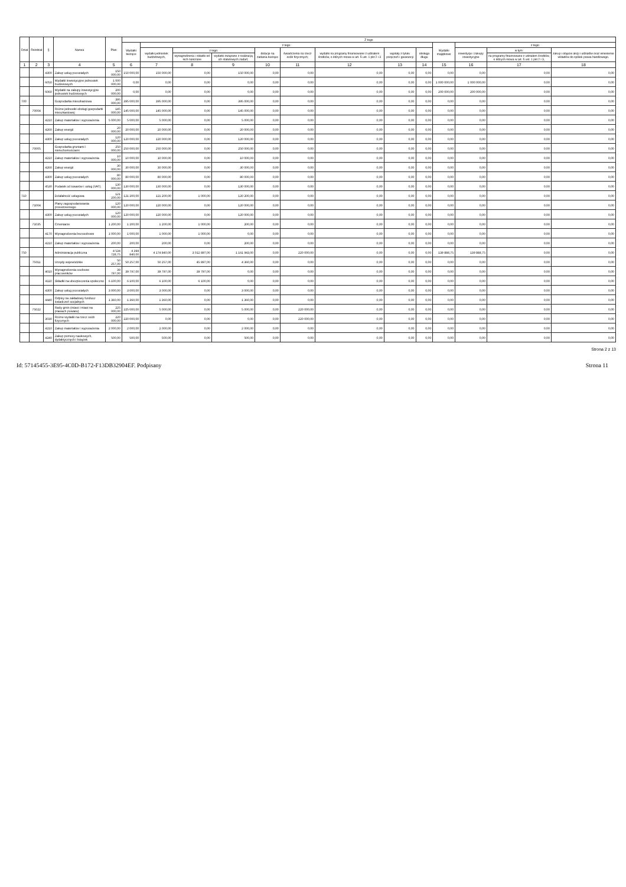| Dział | Rozdział | § | Nazwa | Plan | Z tego | | | | | | | | | | | | |
| --- | --- | --- | --- | --- | --- | --- | --- | --- | --- | --- | --- | --- | --- | --- | --- | --- | --- |
| | | | | | Wydatki bieżące | z tego: | | | | | | | | Wydatki majątkowe | z tego: | | |
| | | | | | | wydatki jednostek budżetowych, | z tego: | | dotacje na zadania bieżące | świadczenia na rzecz osób fizycznych; | wydatki na programy finansowane z udziałem środków, o których mowa w art. 5 ust. 1 pkt 2 i 3 | wypłaty z tytułu poręczeń i gwarancji | obsługa długu | | inwestycje i zakupy inwestycyjne | w tym: | zakup i objęcie akcji i udziałów oraz wniesienie wkładów do spółek prawa handlowego. |
| | | | | | | | wynagrodzenia i składki od nich naliczane | wydatki związane z realizacją ich statutowych zadań; | | | | | | | | na programy finansowane z udziałem środków, o których mowa w art. 5 ust. 1 pkt 2 i 3, | |
| 1 | 2 | 3 | 4 | 5 | 6 | 7 | 8 | 9 | 10 | 11 | 12 | 13 | 14 | 15 | 16 | 17 | 18 |
| | | 4300 | Zakup usług pozostałych | 150 000,00 | 150 000,00 | 150 000,00 | 0,00 | 150 000,00 | 0,00 | 0,00 | 0,00 | 0,00 | 0,00 | 0,00 | 0,00 | 0,00 | 0,00 |
| | | 6050 | Wydatki inwestycyjne jednostek budżetowych | 1 000 000,00 | 0,00 | 0,00 | 0,00 | 0,00 | 0,00 | 0,00 | 0,00 | 0,00 | 0,00 | 1 000 000,00 | 1 000 000,00 | 0,00 | 0,00 |
| | | 6060 | Wydatki na zakupy inwestycyjne jednostek budżetowych | 200 000,00 | 0,00 | 0,00 | 0,00 | 0,00 | 0,00 | 0,00 | 0,00 | 0,00 | 0,00 | 200 000,00 | 200 000,00 | 0,00 | 0,00 |
| 700 | | | Gospodarka mieszkaniowa | 395 000,00 | 395 000,00 | 395 000,00 | 0,00 | 395 000,00 | 0,00 | 0,00 | 0,00 | 0,00 | 0,00 | 0,00 | 0,00 | 0,00 | 0,00 |
| | 70004 | | Różne jednostki obsługi gospodarki mieszkaniowej | 145 000,00 | 145 000,00 | 145 000,00 | 0,00 | 145 000,00 | 0,00 | 0,00 | 0,00 | 0,00 | 0,00 | 0,00 | 0,00 | 0,00 | 0,00 |
| | | 4210 | Zakup materiałów i wyposażenia | 5 000,00 | 5 000,00 | 5 000,00 | 0,00 | 5 000,00 | 0,00 | 0,00 | 0,00 | 0,00 | 0,00 | 0,00 | 0,00 | 0,00 | 0,00 |
| | | 4260 | Zakup energii | 20 000,00 | 20 000,00 | 20 000,00 | 0,00 | 20 000,00 | 0,00 | 0,00 | 0,00 | 0,00 | 0,00 | 0,00 | 0,00 | 0,00 | 0,00 |
| | | 4300 | Zakup usług pozostałych | 120 000,00 | 120 000,00 | 120 000,00 | 0,00 | 120 000,00 | 0,00 | 0,00 | 0,00 | 0,00 | 0,00 | 0,00 | 0,00 | 0,00 | 0,00 |
| | 70005 | | Gospodarka gruntami i nieruchomościami | 250 000,00 | 250 000,00 | 250 000,00 | 0,00 | 250 000,00 | 0,00 | 0,00 | 0,00 | 0,00 | 0,00 | 0,00 | 0,00 | 0,00 | 0,00 |
| | | 4210 | Zakup materiałów i wyposażenia | 10 000,00 | 10 000,00 | 10 000,00 | 0,00 | 10 000,00 | 0,00 | 0,00 | 0,00 | 0,00 | 0,00 | 0,00 | 0,00 | 0,00 | 0,00 |
| | | 4260 | Zakup energii | 30 000,00 | 30 000,00 | 30 000,00 | 0,00 | 30 000,00 | 0,00 | 0,00 | 0,00 | 0,00 | 0,00 | 0,00 | 0,00 | 0,00 | 0,00 |
| | | 4300 | Zakup usług pozostałych | 80 000,00 | 80 000,00 | 80 000,00 | 0,00 | 80 000,00 | 0,00 | 0,00 | 0,00 | 0,00 | 0,00 | 0,00 | 0,00 | 0,00 | 0,00 |
| | | 4530 | Podatek od towarów i usług (VAT). | 130 000,00 | 130 000,00 | 130 000,00 | 0,00 | 130 000,00 | 0,00 | 0,00 | 0,00 | 0,00 | 0,00 | 0,00 | 0,00 | 0,00 | 0,00 |
| 710 | | | Działalność usługowa | 121 200,00 | 121 200,00 | 121 200,00 | 1 000,00 | 120 200,00 | 0,00 | 0,00 | 0,00 | 0,00 | 0,00 | 0,00 | 0,00 | 0,00 | 0,00 |
| | 71004 | | Plany zagospodarowania przestrzennego | 120 000,00 | 120 000,00 | 120 000,00 | 0,00 | 120 000,00 | 0,00 | 0,00 | 0,00 | 0,00 | 0,00 | 0,00 | 0,00 | 0,00 | 0,00 |
| | | 4300 | Zakup usług pozostałych | 120 000,00 | 120 000,00 | 120 000,00 | 0,00 | 120 000,00 | 0,00 | 0,00 | 0,00 | 0,00 | 0,00 | 0,00 | 0,00 | 0,00 | 0,00 |
| | 71035 | | Cmentarze | 1 200,00 | 1 200,00 | 1 200,00 | 1 000,00 | 200,00 | 0,00 | 0,00 | 0,00 | 0,00 | 0,00 | 0,00 | 0,00 | 0,00 | 0,00 |
| | | 4170 | Wynagrodzenia bezosobowe | 1 000,00 | 1 000,00 | 1 000,00 | 1 000,00 | 0,00 | 0,00 | 0,00 | 0,00 | 0,00 | 0,00 | 0,00 | 0,00 | 0,00 | 0,00 |
| | | 4210 | Zakup materiałów i wyposażenia | 200,00 | 200,00 | 200,00 | 0,00 | 200,00 | 0,00 | 0,00 | 0,00 | 0,00 | 0,00 | 0,00 | 0,00 | 0,00 | 0,00 |
| 750 | | | Administracja publiczna | 4 534 728,75 | 4 394 840,00 | 4 174 840,00 | 3 012 897,00 | 1 161 943,00 | 0,00 | 220 000,00 | 0,00 | 0,00 | 0,00 | 139 888,75 | 139 888,75 | 0,00 | 0,00 |
| | 75011 | | Urzędy wojewódzkie | 50 257,00 | 50 257,00 | 50 257,00 | 45 897,00 | 4 360,00 | 0,00 | 0,00 | 0,00 | 0,00 | 0,00 | 0,00 | 0,00 | 0,00 | 0,00 |
| | | 4010 | Wynagrodzenia osobowe pracowników | 39 797,00 | 39 797,00 | 39 797,00 | 39 797,00 | 0,00 | 0,00 | 0,00 | 0,00 | 0,00 | 0,00 | 0,00 | 0,00 | 0,00 | 0,00 |
| | | 4110 | Składki na ubezpieczenia społeczne | 6 100,00 | 6 100,00 | 6 100,00 | 6 100,00 | 0,00 | 0,00 | 0,00 | 0,00 | 0,00 | 0,00 | 0,00 | 0,00 | 0,00 | 0,00 |
| | | 4300 | Zakup usług pozostałych | 3 000,00 | 3 000,00 | 3 000,00 | 0,00 | 3 000,00 | 0,00 | 0,00 | 0,00 | 0,00 | 0,00 | 0,00 | 0,00 | 0,00 | 0,00 |
| | | 4440 | Odpisy na zakładowy fundusz świadczeń socjalnych | 1 360,00 | 1 360,00 | 1 360,00 | 0,00 | 1 360,00 | 0,00 | 0,00 | 0,00 | 0,00 | 0,00 | 0,00 | 0,00 | 0,00 | 0,00 |
| | 75022 | | Rady gmin (miast i miast na prawach powiatu) | 225 000,00 | 225 000,00 | 5 000,00 | 0,00 | 5 000,00 | 0,00 | 220 000,00 | 0,00 | 0,00 | 0,00 | 0,00 | 0,00 | 0,00 | 0,00 |
| | | 3030 | Różne wydatki na rzecz osób fizycznych | 220 000,00 | 220 000,00 | 0,00 | 0,00 | 0,00 | 0,00 | 220 000,00 | 0,00 | 0,00 | 0,00 | 0,00 | 0,00 | 0,00 | 0,00 |
| | | 4210 | Zakup materiałów i wyposażenia | 2 000,00 | 2 000,00 | 2 000,00 | 0,00 | 2 000,00 | 0,00 | 0,00 | 0,00 | 0,00 | 0,00 | 0,00 | 0,00 | 0,00 | 0,00 |
| | | 4240 | Zakup pomocy naukowych, dydaktycznych i książek | 500,00 | 500,00 | 500,00 | 0,00 | 500,00 | 0,00 | 0,00 | 0,00 | 0,00 | 0,00 | 0,00 | 0,00 | 0,00 | 0,00 |
Strona 2 z 13
Id: 57145455-3E95-4C0D-B172-F13DB32904EF. Podpisany Strona 11